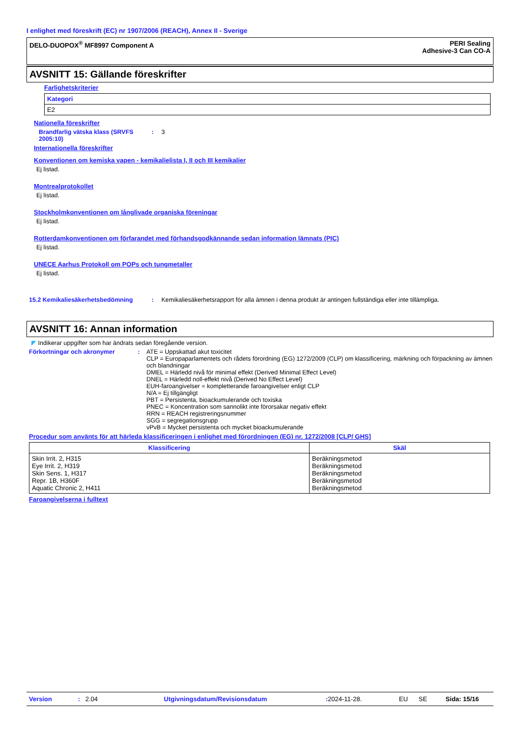I enlighet med föreskrift (EC) nr 1907/2006 (REACH), Annex II - Sverige
DELO-DUOPOX<sup>®</sup> MF8997 Component A
PERI Sealing
Adhesive-3 Can CO-A
AVSNITT 15: Gällande föreskrifter
Farlighetskriterier
| Kategori |
| --- |
| E2 |
Nationella föreskrifter
Brandfarlig vätska klass (SRVFS 2005:10)
: 3
Internationella föreskrifter
Konventionen om kemiska vapen - kemikalielista I, II och III kemikalier
Ej listad.
Montrealprotokollet
Ej listad.
Stockholmkonventionen om långlivade organiska föreningar
Ej listad.
Rotterdamkonventionen om förfarandet med förhandsgodkännande sedan information lämnats (PIC)
Ej listad.
UNECE Aarhus Protokoll om POPs och tungmetaller
Ej listad.
15.2 Kemikaliesäkerhetsbedömning : Kemikaliesäkerhetsrapport för alla ämnen i denna produkt är antingen fullständiga eller inte tillämpliga.
AVSNITT 16: Annan information
◤ Indikerar uppgifter som har ändrats sedan föregående version.
Förkortningar och akronymer : ATE = Uppskattad akut toxicitet
CLP = Europaparlamentets och rådets förordning (EG) 1272/2009 (CLP) om klassificering, märkning och förpackning av ämnen och blandningar
DMEL = Härledd nivå för minimal effekt (Derived Minimal Effect Level)
DNEL = Härledd noll-effekt nivå (Derived No Effect Level)
EUH-faroangivelser = kompletterande faroangivelser enligt CLP
N/A = Ej tillgängligt
PBT = Persistenta, bioackumulerande och toxiska
PNEC = Koncentration som sannolikt inte förorsakar negativ effekt
RRN = REACH registreringsnummer
SGG = segregationsgrupp
vPvB = Mycket persistenta och mycket bioackumulerande
Procedur som använts för att härleda klassificeringen i enlighet med förordningen (EG) nr. 1272/2008 [CLP/ GHS]
| Klassificering | Skäl |
| --- | --- |
| Skin Irrit. 2, H315 Eye Irrit. 2, H319 Skin Sens. 1, H317 Repr. 1B, H360F Aquatic Chronic 2, H411 | Beräkningsmetod Beräkningsmetod Beräkningsmetod Beräkningsmetod Beräkningsmetod |
Faroangivelserna i fulltext
Version: 2.04 Utgivningsdatum/Revisionsdatum: 2024-11-28. EU SE Sida: 15/16